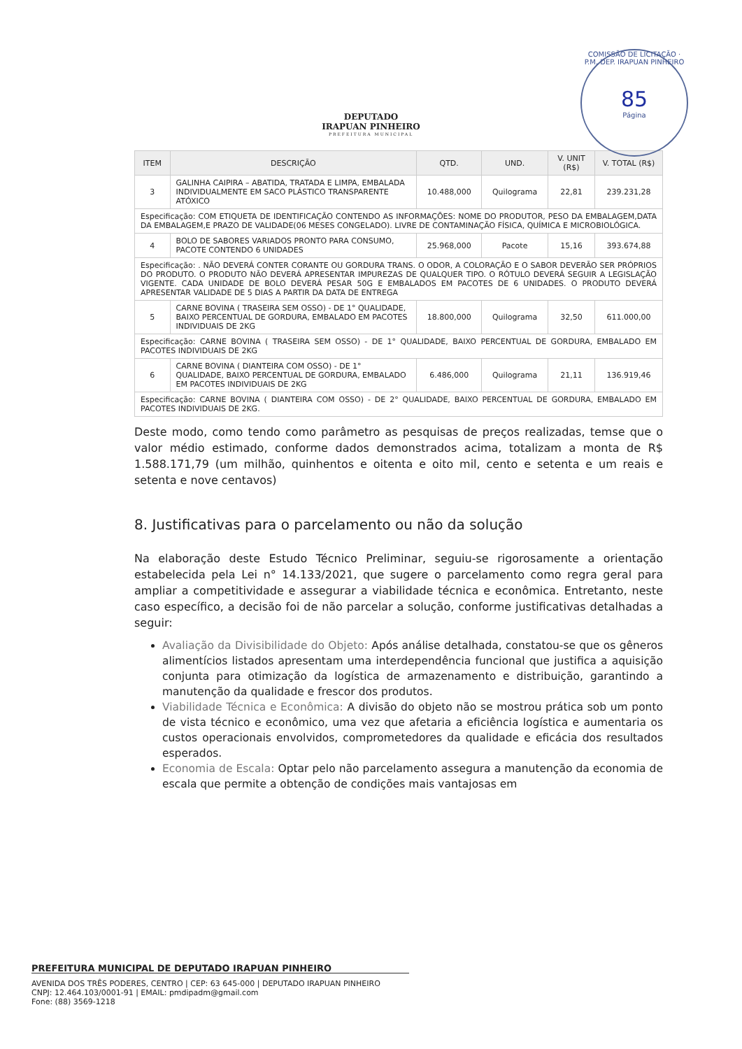DEPUTADO
IRAPUAN PINHEIRO
PREFEITURA MUNICIPAL
COMISSÃO DE LICITAÇÃO · P.M. DEP. IRAPUAN PINHEIRO
85
Página
| ITEM | DESCRIÇÃO | QTD. | UND. | V. UNIT (R$) | V. TOTAL (R$) |
| --- | --- | --- | --- | --- | --- |
| 3 | GALINHA CAIPIRA – ABATIDA, TRATADA E LIMPA, EMBALADA INDIVIDUALMENTE EM SACO PLÁSTICO TRANSPARENTE ATÓXICO | 10.488,000 | Quilograma | 22,81 | 239.231,28 |
| Especificação: COM ETIQUETA DE IDENTIFICAÇÃO CONTENDO AS INFORMAÇÕES: NOME DO PRODUTOR, PESO DA EMBALAGEM,DATA DA EMBALAGEM,E PRAZO DE VALIDADE(06 MESES CONGELADO). LIVRE DE CONTAMINAÇÃO FÍSICA, QUÍMICA E MICROBIOLÓGICA. | | | | | |
| 4 | BOLO DE SABORES VARIADOS PRONTO PARA CONSUMO, PACOTE CONTENDO 6 UNIDADES | 25.968,000 | Pacote | 15,16 | 393.674,88 |
| Especificação: . NÃO DEVERÁ CONTER CORANTE OU GORDURA TRANS. O ODOR, A COLORAÇÃO E O SABOR DEVERÃO SER PRÓPRIOS DO PRODUTO. O PRODUTO NÃO DEVERÁ APRESENTAR IMPUREZAS DE QUALQUER TIPO. O RÓTULO DEVERÁ SEGUIR A LEGISLAÇÃO VIGENTE. CADA UNIDADE DE BOLO DEVERÁ PESAR 50G E EMBALADOS EM PACOTES DE 6 UNIDADES. O PRODUTO DEVERÁ APRESENTAR VALIDADE DE 5 DIAS A PARTIR DA DATA DE ENTREGA | | | | | |
| 5 | CARNE BOVINA ( TRASEIRA SEM OSSO) - DE 1° QUALIDADE, BAIXO PERCENTUAL DE GORDURA, EMBALADO EM PACOTES INDIVIDUAIS DE 2KG | 18.800,000 | Quilograma | 32,50 | 611.000,00 |
| Especificação: CARNE BOVINA ( TRASEIRA SEM OSSO) - DE 1° QUALIDADE, BAIXO PERCENTUAL DE GORDURA, EMBALADO EM PACOTES INDIVIDUAIS DE 2KG | | | | | |
| 6 | CARNE BOVINA ( DIANTEIRA COM OSSO) - DE 1° QUALIDADE, BAIXO PERCENTUAL DE GORDURA, EMBALADO EM PACOTES INDIVIDUAIS DE 2KG | 6.486,000 | Quilograma | 21,11 | 136.919,46 |
| Especificação: CARNE BOVINA ( DIANTEIRA COM OSSO) - DE 2° QUALIDADE, BAIXO PERCENTUAL DE GORDURA, EMBALADO EM PACOTES INDIVIDUAIS DE 2KG. | | | | | |
Deste modo, como tendo como parâmetro as pesquisas de preços realizadas, temse que o valor médio estimado, conforme dados demonstrados acima, totalizam a monta de R$ 1.588.171,79 (um milhão, quinhentos e oitenta e oito mil, cento e setenta e um reais e setenta e nove centavos)
8. Justificativas para o parcelamento ou não da solução
Na elaboração deste Estudo Técnico Preliminar, seguiu-se rigorosamente a orientação estabelecida pela Lei n° 14.133/2021, que sugere o parcelamento como regra geral para ampliar a competitividade e assegurar a viabilidade técnica e econômica. Entretanto, neste caso específico, a decisão foi de não parcelar a solução, conforme justificativas detalhadas a seguir:
Avaliação da Divisibilidade do Objeto: Após análise detalhada, constatou-se que os gêneros alimentícios listados apresentam uma interdependência funcional que justifica a aquisição conjunta para otimização da logística de armazenamento e distribuição, garantindo a manutenção da qualidade e frescor dos produtos.
Viabilidade Técnica e Econômica: A divisão do objeto não se mostrou prática sob um ponto de vista técnico e econômico, uma vez que afetaria a eficiência logística e aumentaria os custos operacionais envolvidos, comprometedores da qualidade e eficácia dos resultados esperados.
Economia de Escala: Optar pelo não parcelamento assegura a manutenção da economia de escala que permite a obtenção de condições mais vantajosas em
PREFEITURA MUNICIPAL DE DEPUTADO IRAPUAN PINHEIRO
AVENIDA DOS TRÊS PODERES, CENTRO | CEP: 63 645-000 | DEPUTADO IRAPUAN PINHEIRO
CNPJ: 12.464.103/0001-91 | EMAIL: pmdipadm@gmail.com
Fone: (88) 3569-1218